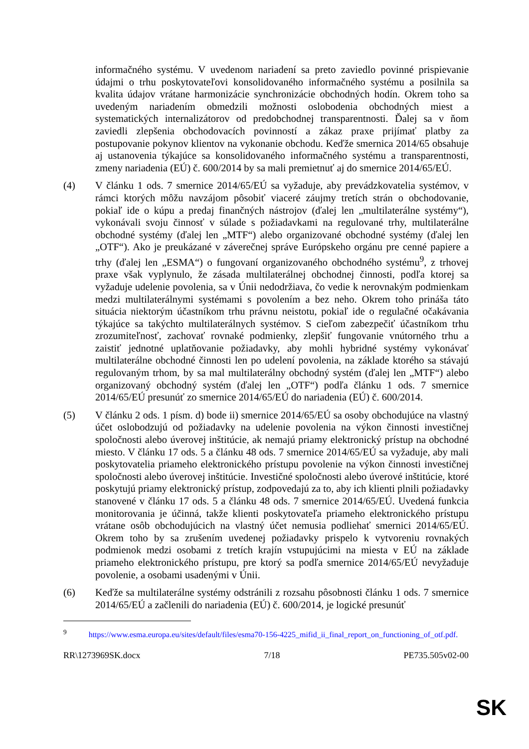informačného systému. V uvedenom nariadení sa preto zaviedlo povinné prispievanie údajmi o trhu poskytovateľovi konsolidovaného informačného systému a posilnila sa kvalita údajov vrátane harmonizácie synchronizácie obchodných hodín. Okrem toho sa uvedeným nariadením obmedzili možnosti oslobodenia obchodných miest a systematických internalizátorov od predobchodnej transparentnosti. Ďalej sa v ňom zaviedli zlepšenia obchodovacích povinností a zákaz praxe prijímať platby za postupovanie pokynov klientov na vykonanie obchodu. Keďže smernica 2014/65 obsahuje aj ustanovenia týkajúce sa konsolidovaného informačného systému a transparentnosti, zmeny nariadenia (EÚ) č. 600/2014 by sa mali premietnuť aj do smernice 2014/65/EÚ.
(4) V článku 1 ods. 7 smernice 2014/65/EÚ sa vyžaduje, aby prevádzkovatelia systémov, v rámci ktorých môžu navzájom pôsobiť viaceré záujmy tretích strán o obchodovanie, pokiaľ ide o kúpu a predaj finančných nástrojov (ďalej len „multilaterálne systémy“), vykonávali svoju činnosť v súlade s požiadavkami na regulované trhy, multilaterálne obchodné systémy (ďalej len „MTF“) alebo organizované obchodné systémy (ďalej len „OTF“). Ako je preukázané v záverečnej správe Európskeho orgánu pre cenné papiere a trhy (ďalej len „ESMA“) o fungovaní organizovaného obchodného systému<sup>9</sup>, z trhovej praxe však vyplynulo, že zásada multilaterálnej obchodnej činnosti, podľa ktorej sa vyžaduje udelenie povolenia, sa v Únii nedodržiava, čo vedie k nerovnakým podmienkam medzi multilaterálnymi systémami s povolením a bez neho. Okrem toho prináša táto situácia niektorým účastníkom trhu právnu neistotu, pokiaľ ide o regulačné očakávania týkajúce sa takýchto multilaterálnych systémov. S cieľom zabezpečiť účastníkom trhu zrozumiteľnosť, zachovať rovnaké podmienky, zlepšiť fungovanie vnútorného trhu a zaistiť jednotné uplatňovanie požiadavky, aby mohli hybridné systémy vykonávať multilaterálne obchodné činnosti len po udelení povolenia, na základe ktorého sa stávajú regulovaným trhom, by sa mal multilaterálny obchodný systém (ďalej len „MTF“) alebo organizovaný obchodný systém (ďalej len „OTF“) podľa článku 1 ods. 7 smernice 2014/65/EÚ presunúť zo smernice 2014/65/EÚ do nariadenia (EÚ) č. 600/2014.
(5) V článku 2 ods. 1 písm. d) bode ii) smernice 2014/65/EÚ sa osoby obchodujúce na vlastný účet oslobodzujú od požiadavky na udelenie povolenia na výkon činnosti investičnej spoločnosti alebo úverovej inštitúcie, ak nemajú priamy elektronický prístup na obchodné miesto. V článku 17 ods. 5 a článku 48 ods. 7 smernice 2014/65/EÚ sa vyžaduje, aby mali poskytovatelia priameho elektronického prístupu povolenie na výkon činnosti investičnej spoločnosti alebo úverovej inštitúcie. Investičné spoločnosti alebo úverové inštitúcie, ktoré poskytujú priamy elektronický prístup, zodpovedajú za to, aby ich klienti plnili požiadavky stanovené v článku 17 ods. 5 a článku 48 ods. 7 smernice 2014/65/EÚ. Uvedená funkcia monitorovania je účinná, takže klienti poskytovateľa priameho elektronického prístupu vrátane osôb obchodujúcich na vlastný účet nemusia podliehať smernici 2014/65/EÚ. Okrem toho by sa zrušením uvedenej požiadavky prispelo k vytvoreniu rovnakých podmienok medzi osobami z tretích krajín vstupujúcimi na miesta v EÚ na základe priameho elektronického prístupu, pre ktorý sa podľa smernice 2014/65/EÚ nevyžaduje povolenie, a osobami usadenými v Únii.
(6) Keďže sa multilaterálne systémy odstránili z rozsahu pôsobnosti článku 1 ods. 7 smernice 2014/65/EÚ a začlenili do nariadenia (EÚ) č. 600/2014, je logické presunúť
<sup>9</sup> https://www.esma.europa.eu/sites/default/files/esma70-156-4225_mifid_ii_final_report_on_functioning_of_otf.pdf.
RR\1273969SK.docx 7/18 PE735.505v02-00
SK